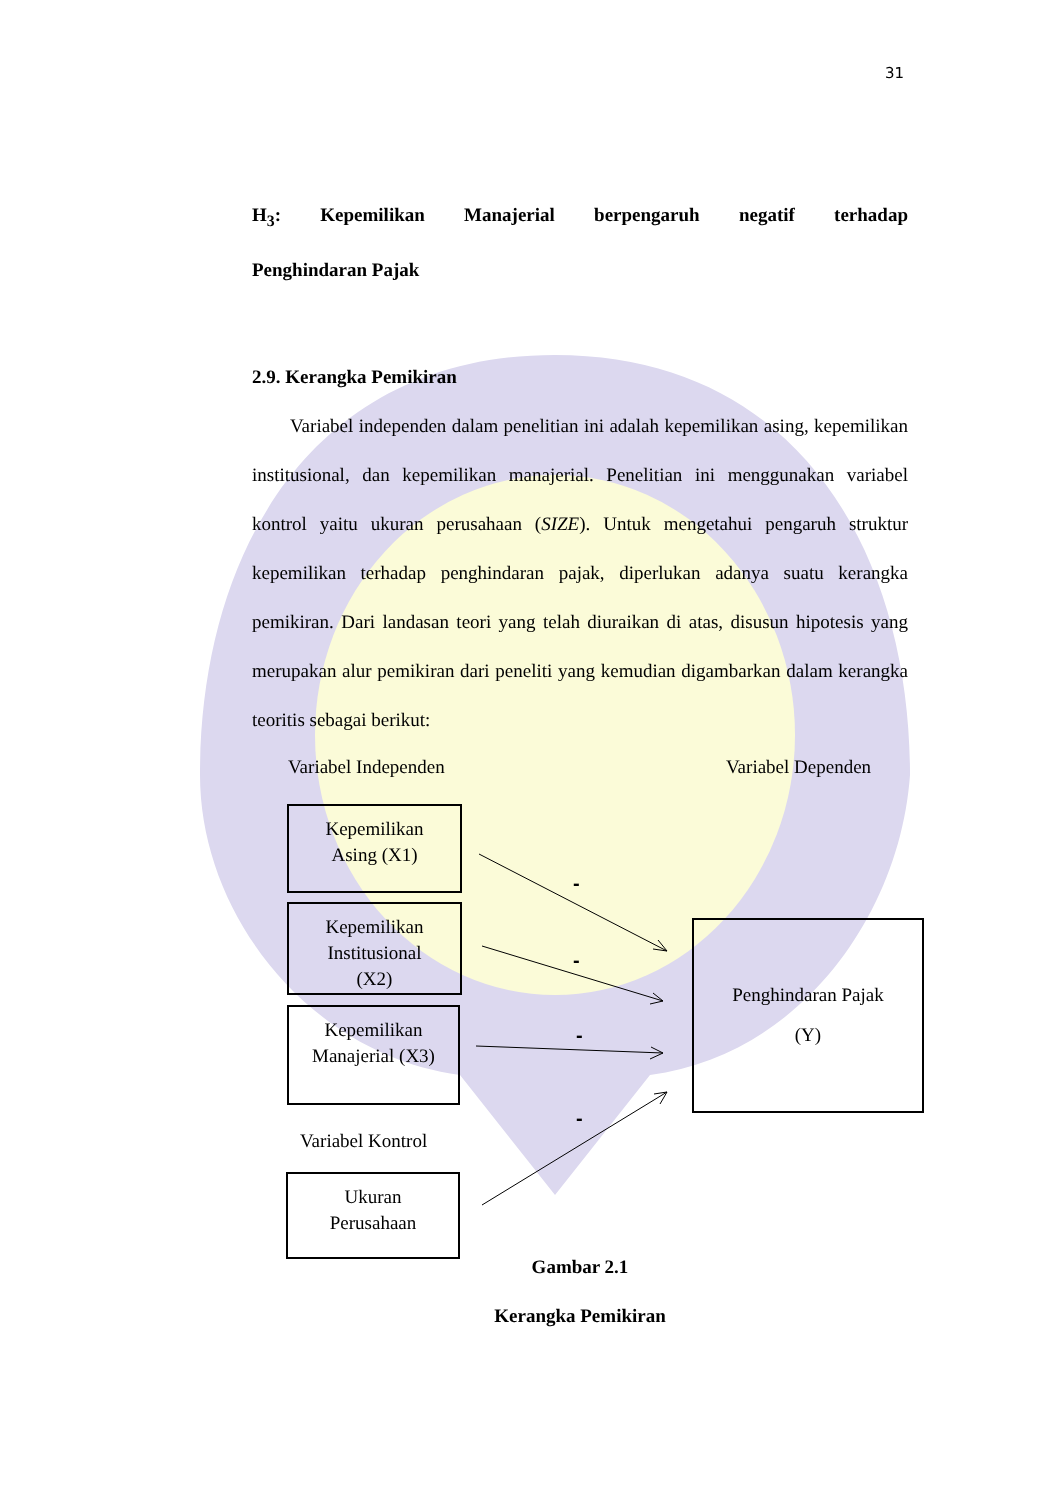31
H<sub>3</sub>: Kepemilikan Manajerial berpengaruh negatif terhadap
Penghindaran Pajak
2.9. Kerangka Pemikiran
Variabel independen dalam penelitian ini adalah kepemilikan asing, kepemilikan institusional, dan kepemilikan manajerial. Penelitian ini menggunakan variabel kontrol yaitu ukuran perusahaan (SIZE). Untuk mengetahui pengaruh struktur kepemilikan terhadap penghindaran pajak, diperlukan adanya suatu kerangka pemikiran. Dari landasan teori yang telah diuraikan di atas, disusun hipotesis yang merupakan alur pemikiran dari peneliti yang kemudian digambarkan dalam kerangka teoritis sebagai berikut:
Variabel Independen Variabel Dependen
Kepemilikan
Asing (X1)
Kepemilikan
Institusional
(X2)
Kepemilikan
Manajerial (X3)
Variabel Kontrol
Ukuran
Perusahaan
Penghindaran Pajak
(Y)
-
-
-
-
Gambar 2.1
Kerangka Pemikiran